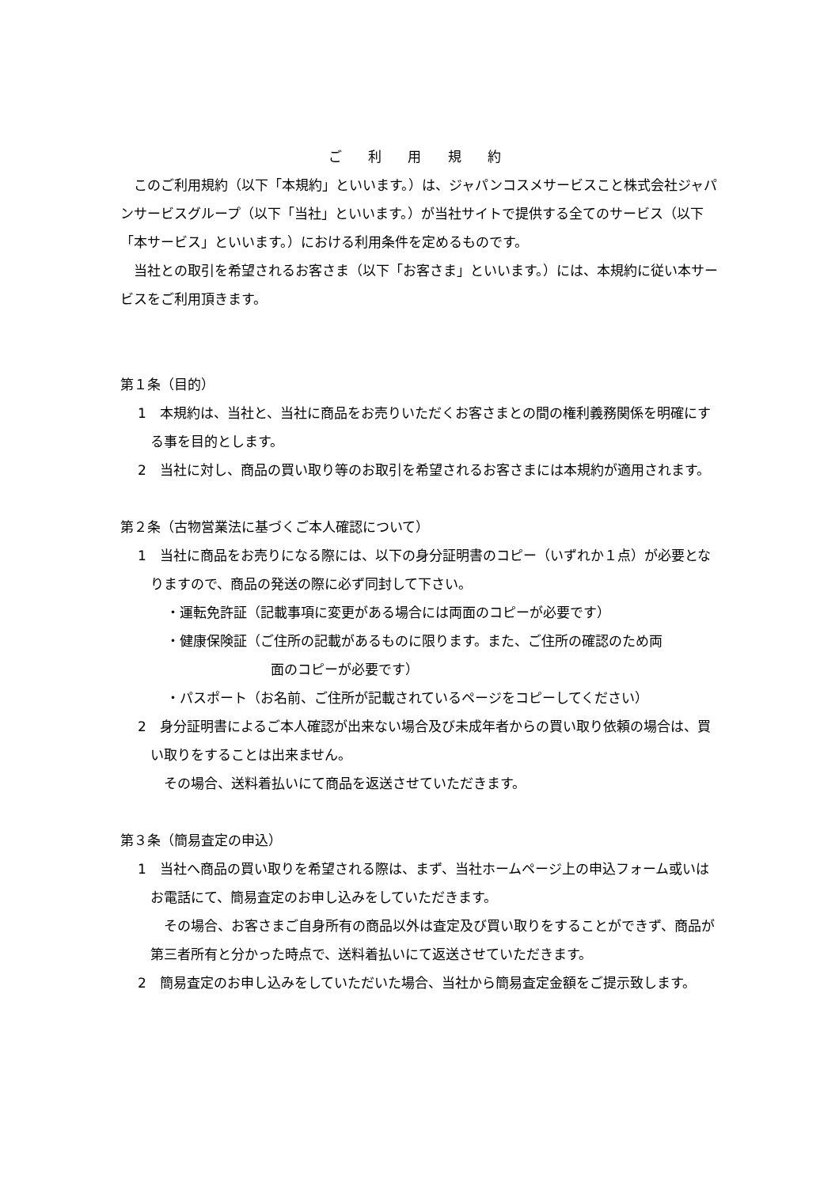ご 利 用 規 約
このご利用規約（以下「本規約」といいます。）は、ジャパンコスメサービスこと株式会社ジャパンサービスグループ（以下「当社」といいます。）が当社サイトで提供する全てのサービス（以下「本サービス」といいます。）における利用条件を定めるものです。
当社との取引を希望されるお客さま（以下「お客さま」といいます。）には、本規約に従い本サービスをご利用頂きます。
第１条（目的）
1　本規約は、当社と、当社に商品をお売りいただくお客さまとの間の権利義務関係を明確にする事を目的とします。
2　当社に対し、商品の買い取り等のお取引を希望されるお客さまには本規約が適用されます。
第２条（古物営業法に基づくご本人確認について）
1　当社に商品をお売りになる際には、以下の身分証明書のコピー（いずれか１点）が必要となりますので、商品の発送の際に必ず同封して下さい。
・運転免許証（記載事項に変更がある場合には両面のコピーが必要です）
・健康保険証（ご住所の記載があるものに限ります。また、ご住所の確認のため両
面のコピーが必要です）
・パスポート（お名前、ご住所が記載されているページをコピーしてください）
2　身分証明書によるご本人確認が出来ない場合及び未成年者からの買い取り依頼の場合は、買い取りをすることは出来ません。
その場合、送料着払いにて商品を返送させていただきます。
第３条（簡易査定の申込）
1　当社へ商品の買い取りを希望される際は、まず、当社ホームページ上の申込フォーム或いはお電話にて、簡易査定のお申し込みをしていただきます。
その場合、お客さまご自身所有の商品以外は査定及び買い取りをすることができず、商品が第三者所有と分かった時点で、送料着払いにて返送させていただきます。
2　簡易査定のお申し込みをしていただいた場合、当社から簡易査定金額をご提示致します。